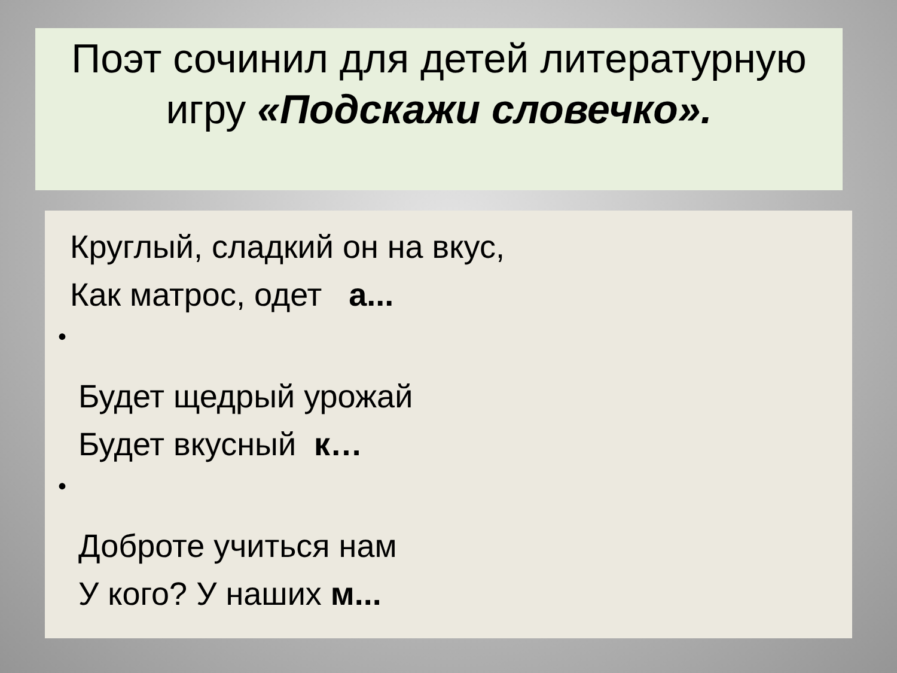Поэт сочинил для детей литературную игру «Подскажи словечко».
Круглый, сладкий он на вкус,
Как матрос, одет а...
•
Будет щедрый урожай
Будет вкусный к…
•
Доброте учиться нам
У кого? У наших м...